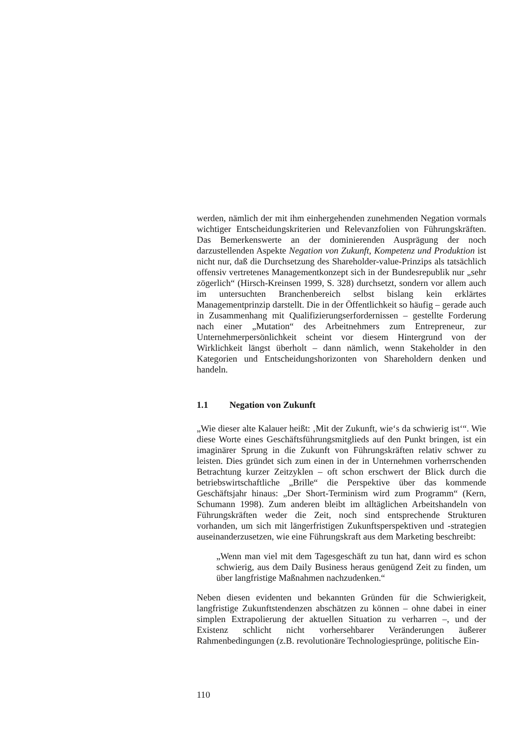werden, nämlich der mit ihm einhergehenden zunehmenden Negation vormals wichtiger Entscheidungskriterien und Relevanzfolien von Führungskräften. Das Bemerkenswerte an der dominierenden Ausprägung der noch darzustellenden Aspekte Negation von Zukunft, Kompetenz und Produktion ist nicht nur, daß die Durchsetzung des Shareholder-value-Prinzips als tatsächlich offensiv vertretenes Managementkonzept sich in der Bundesrepublik nur „sehr zögerlich“ (Hirsch-Kreinsen 1999, S. 328) durchsetzt, sondern vor allem auch im untersuchten Branchenbereich selbst bislang kein erklärtes Managementprinzip darstellt. Die in der Öffentlichkeit so häufig – gerade auch in Zusammenhang mit Qualifizierungserfordernissen – gestellte Forderung nach einer „Mutation“ des Arbeitnehmers zum Entrepreneur, zur Unternehmerpersönlichkeit scheint vor diesem Hintergrund von der Wirklichkeit längst überholt – dann nämlich, wenn Stakeholder in den Kategorien und Entscheidungshorizonten von Shareholdern denken und handeln.
1.1 Negation von Zukunft
„Wie dieser alte Kalauer heißt: ‚Mit der Zukunft, wie‘s da schwierig ist‘“. Wie diese Worte eines Geschäftsführungsmitglieds auf den Punkt bringen, ist ein imaginärer Sprung in die Zukunft von Führungskräften relativ schwer zu leisten. Dies gründet sich zum einen in der in Unternehmen vorherrschenden Betrachtung kurzer Zeitzyklen – oft schon erschwert der Blick durch die betriebswirtschaftliche „Brille“ die Perspektive über das kommende Geschäftsjahr hinaus: „Der Short-Terminism wird zum Programm“ (Kern, Schumann 1998). Zum anderen bleibt im alltäglichen Arbeitshandeln von Führungskräften weder die Zeit, noch sind entsprechende Strukturen vorhanden, um sich mit längerfristigen Zukunftsperspektiven und -strategien auseinanderzusetzen, wie eine Führungskraft aus dem Marketing beschreibt:
„Wenn man viel mit dem Tagesgeschäft zu tun hat, dann wird es schon schwierig, aus dem Daily Business heraus genügend Zeit zu finden, um über langfristige Maßnahmen nachzudenken.“
Neben diesen evidenten und bekannten Gründen für die Schwierigkeit, langfristige Zukunftstendenzen abschätzen zu können – ohne dabei in einer simplen Extrapolierung der aktuellen Situation zu verharren –, und der Existenz schlicht nicht vorhersehbarer Veränderungen äußerer Rahmenbedingungen (z.B. revolutionäre Technologiesprünge, politische Ein-
110